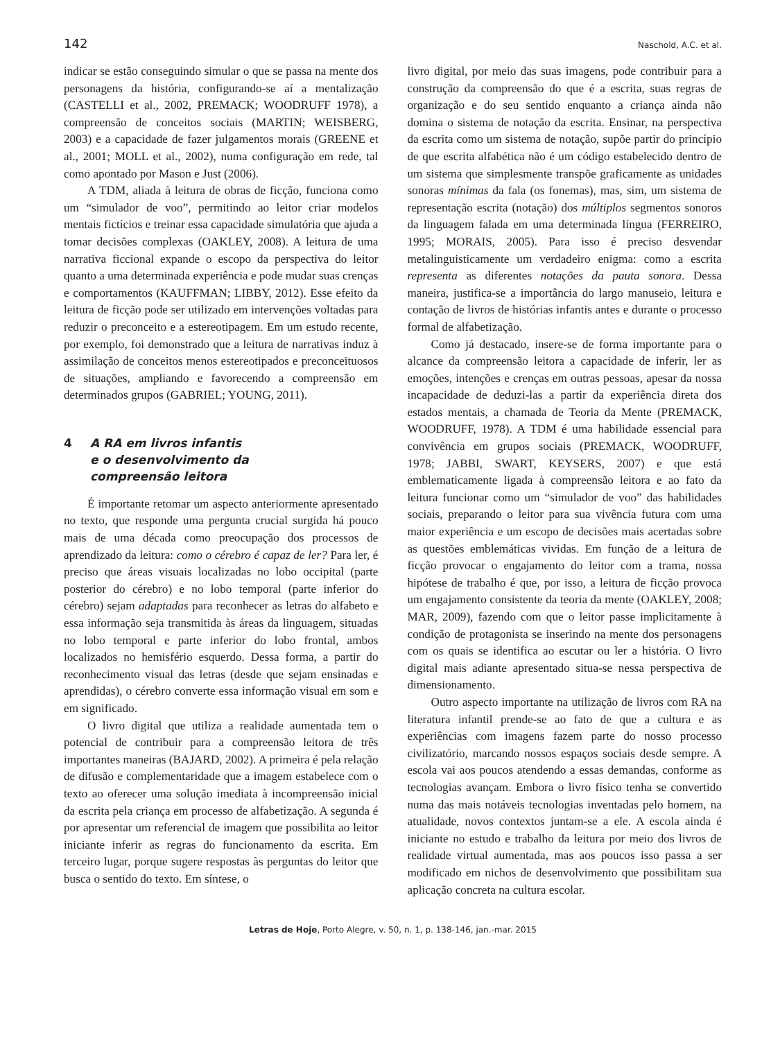142 Naschold, A.C. et al.
indicar se estão conseguindo simular o que se passa na mente dos personagens da história, configurando-se aí a mentalização (CASTELLI et al., 2002, PREMACK; WOODRUFF 1978), a compreensão de conceitos sociais (MARTIN; WEISBERG, 2003) e a capacidade de fazer julgamentos morais (GREENE et al., 2001; MOLL et al., 2002), numa configuração em rede, tal como apontado por Mason e Just (2006).
A TDM, aliada à leitura de obras de ficção, funciona como um “simulador de voo”, permitindo ao leitor criar modelos mentais fictícios e treinar essa capacidade simulatória que ajuda a tomar decisões complexas (OAKLEY, 2008). A leitura de uma narrativa ficcional expande o escopo da perspectiva do leitor quanto a uma determinada experiência e pode mudar suas crenças e comportamentos (KAUFFMAN; LIBBY, 2012). Esse efeito da leitura de ficção pode ser utilizado em intervenções voltadas para reduzir o preconceito e a estereotipagem. Em um estudo recente, por exemplo, foi demonstrado que a leitura de narrativas induz à assimilação de conceitos menos estereotipados e preconceituosos de situações, ampliando e favorecendo a compreensão em determinados grupos (GABRIEL; YOUNG, 2011).
4 A RA em livros infantis
e o desenvolvimento da
compreensão leitora
É importante retomar um aspecto anteriormente apresentado no texto, que responde uma pergunta crucial surgida há pouco mais de uma década como preocupação dos processos de aprendizado da leitura: como o cérebro é capaz de ler? Para ler, é preciso que áreas visuais localizadas no lobo occipital (parte posterior do cérebro) e no lobo temporal (parte inferior do cérebro) sejam adaptadas para reconhecer as letras do alfabeto e essa informação seja transmitida às áreas da linguagem, situadas no lobo temporal e parte inferior do lobo frontal, ambos localizados no hemisfério esquerdo. Dessa forma, a partir do reconhecimento visual das letras (desde que sejam ensinadas e aprendidas), o cérebro converte essa informação visual em som e em significado.
O livro digital que utiliza a realidade aumentada tem o potencial de contribuir para a compreensão leitora de três importantes maneiras (BAJARD, 2002). A primeira é pela relação de difusão e complementaridade que a imagem estabelece com o texto ao oferecer uma solução imediata à incompreensão inicial da escrita pela criança em processo de alfabetização. A segunda é por apresentar um referencial de imagem que possibilita ao leitor iniciante inferir as regras do funcionamento da escrita. Em terceiro lugar, porque sugere respostas às perguntas do leitor que busca o sentido do texto. Em síntese, o
livro digital, por meio das suas imagens, pode contribuir para a construção da compreensão do que é a escrita, suas regras de organização e do seu sentido enquanto a criança ainda não domina o sistema de notação da escrita. Ensinar, na perspectiva da escrita como um sistema de notação, supõe partir do princípio de que escrita alfabética não é um código estabelecido dentro de um sistema que simplesmente transpõe graficamente as unidades sonoras mínimas da fala (os fonemas), mas, sim, um sistema de representação escrita (notação) dos múltiplos segmentos sonoros da linguagem falada em uma determinada língua (FERREIRO, 1995; MORAIS, 2005). Para isso é preciso desvendar metalinguisticamente um verdadeiro enigma: como a escrita representa as diferentes notações da pauta sonora. Dessa maneira, justifica-se a importância do largo manuseio, leitura e contação de livros de histórias infantis antes e durante o processo formal de alfabetização.
Como já destacado, insere-se de forma importante para o alcance da compreensão leitora a capacidade de inferir, ler as emoções, intenções e crenças em outras pessoas, apesar da nossa incapacidade de deduzi-las a partir da experiência direta dos estados mentais, a chamada de Teoria da Mente (PREMACK, WOODRUFF, 1978). A TDM é uma habilidade essencial para convivência em grupos sociais (PREMACK, WOODRUFF, 1978; JABBI, SWART, KEYSERS, 2007) e que está emblematicamente ligada à compreensão leitora e ao fato da leitura funcionar como um “simulador de voo” das habilidades sociais, preparando o leitor para sua vivência futura com uma maior experiência e um escopo de decisões mais acertadas sobre as questões emblemáticas vividas. Em função de a leitura de ficção provocar o engajamento do leitor com a trama, nossa hipótese de trabalho é que, por isso, a leitura de ficção provoca um engajamento consistente da teoria da mente (OAKLEY, 2008; MAR, 2009), fazendo com que o leitor passe implicitamente à condição de protagonista se inserindo na mente dos personagens com os quais se identifica ao escutar ou ler a história. O livro digital mais adiante apresentado situa-se nessa perspectiva de dimensionamento.
Outro aspecto importante na utilização de livros com RA na literatura infantil prende-se ao fato de que a cultura e as experiências com imagens fazem parte do nosso processo civilizatório, marcando nossos espaços sociais desde sempre. A escola vai aos poucos atendendo a essas demandas, conforme as tecnologias avançam. Embora o livro físico tenha se convertido numa das mais notáveis tecnologias inventadas pelo homem, na atualidade, novos contextos juntam-se a ele. A escola ainda é iniciante no estudo e trabalho da leitura por meio dos livros de realidade virtual aumentada, mas aos poucos isso passa a ser modificado em nichos de desenvolvimento que possibilitam sua aplicação concreta na cultura escolar.
Letras de Hoje, Porto Alegre, v. 50, n. 1, p. 138-146, jan.-mar. 2015